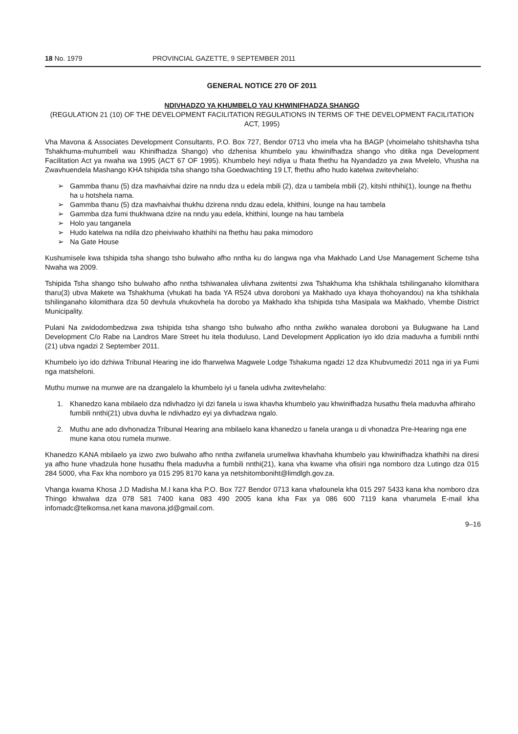18 No. 1979 PROVINCIAL GAZETTE, 9 SEPTEMBER 2011
GENERAL NOTICE 270 OF 2011
NDIVHADZO YA KHUMBELO YAU KHWINIFHADZA SHANGO
(REGULATION 21 (10) OF THE DEVELOPMENT FACILITATION REGULATIONS IN TERMS OF THE DEVELOPMENT FACILITATION ACT, 1995)
Vha Mavona & Associates Development Consultants, P.O. Box 727, Bendor 0713 vho imela vha ha BAGP (vhoimelaho tshitshavha tsha Tshakhuma-muhumbeli wau Khinifhadza Shango) vho dzhenisa khumbelo yau khwinifhadza shango vho ditika nga Development Facilitation Act ya nwaha wa 1995 (ACT 67 OF 1995). Khumbelo heyi ndiya u fhata fhethu ha Nyandadzo ya zwa Mvelelo, Vhusha na Zwavhuendela Mashango KHA tshipida tsha shango tsha Goedwachting 19 LT, fhethu afho hudo katelwa zwitevhelaho:
➢ Gammba thanu (5) dza mavhaivhai dzire na nndu dza u edela mbili (2), dza u tambela mbili (2), kitshi nthihi(1), lounge na fhethu ha u hotshela nama.
➢ Gammba thanu (5) dza mavhaivhai thukhu dzirena nndu dzau edela, khithini, lounge na hau tambela
➢ Gammba dza fumi thukhwana dzire na nndu yau edela, khithini, lounge na hau tambela
➢ Holo yau tanganela
➢ Hudo katelwa na ndila dzo pheiviwaho khathihi na fhethu hau paka mimodoro
➢ Na Gate House
Kushumisele kwa tshipida tsha shango tsho bulwaho afho nntha ku do langwa nga vha Makhado Land Use Management Scheme tsha Nwaha wa 2009.
Tshipida Tsha shango tsho bulwaho afho nntha tshiwanalea ulivhana zwitentsi zwa Tshakhuma kha tshikhala tshilinganaho kilomithara tharu(3) ubva Makete wa Tshakhuma (vhukati ha bada YA R524 ubva doroboni ya Makhado uya khaya thohoyandou) na kha tshikhala tshilinganaho kilomithara dza 50 devhula vhukovhela ha dorobo ya Makhado kha tshipida tsha Masipala wa Makhado, Vhembe District Municipality.
Pulani Na zwidodombedzwa zwa tshipida tsha shango tsho bulwaho afho nntha zwikho wanalea doroboni ya Bulugwane ha Land Development C/o Rabe na Landros Mare Street hu itela thoduluso, Land Development Application iyo ido dzia maduvha a fumbili nnthi (21) ubva ngadzi 2 September 2011.
Khumbelo iyo ido dzhiwa Tribunal Hearing ine ido fharwelwa Magwele Lodge Tshakuma ngadzi 12 dza Khubvumedzi 2011 nga iri ya Fumi nga matsheloni.
Muthu munwe na munwe are na dzangalelo la khumbelo iyi u fanela udivha zwitevhelaho:
1. Khanedzo kana mbilaelo dza ndivhadzo iyi dzi fanela u iswa khavha khumbelo yau khwinifhadza husathu fhela maduvha afhiraho fumbili nnthi(21) ubva duvha le ndivhadzo eyi ya divhadzwa ngalo.
2. Muthu ane ado divhonadza Tribunal Hearing ana mbilaelo kana khanedzo u fanela uranga u di vhonadza Pre-Hearing nga ene mune kana otou rumela munwe.
Khanedzo KANA mbilaelo ya izwo zwo bulwaho afho nntha zwifanela urumeliwa khavhaha khumbelo yau khwinifhadza khathihi na diresi ya afho hune vhadzula hone husathu fhela maduvha a fumbili nnthi(21), kana vha kwame vha ofisiri nga nomboro dza Lutingo dza 015 284 5000, vha Fax kha nomboro ya 015 295 8170 kana ya netshitomboniht@limdlgh.gov.za.
Vhanga kwama Khosa J.D Madisha M.I kana kha P.O. Box 727 Bendor 0713 kana vhafounela kha 015 297 5433 kana kha nomboro dza Thingo khwalwa dza 078 581 7400 kana 083 490 2005 kana kha Fax ya 086 600 7119 kana vharumela E-mail kha infomadc@telkomsa.net kana mavona.jd@gmail.com.
9–16